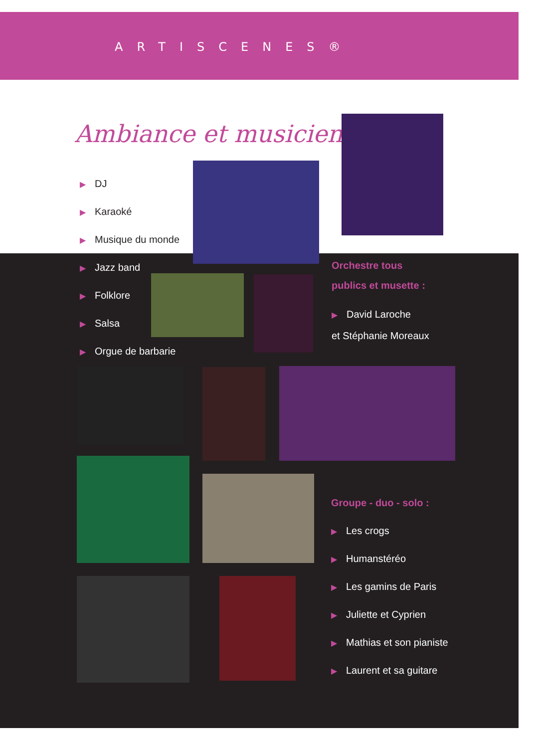ARTISCENES®
Ambiance et musicien...
▶ DJ
▶ Karaoké
▶ Musique du monde
▶ Jazz band
▶ Folklore
▶ Salsa
▶ Orgue de barbarie
Orchestre tous
publics et musette :
▶ David Laroche
et Stéphanie Moreaux
Groupe - duo - solo :
▶ Les crogs
▶ Humanstéréo
▶ Les gamins de Paris
▶ Juliette et Cyprien
▶ Mathias et son pianiste
▶ Laurent et sa guitare